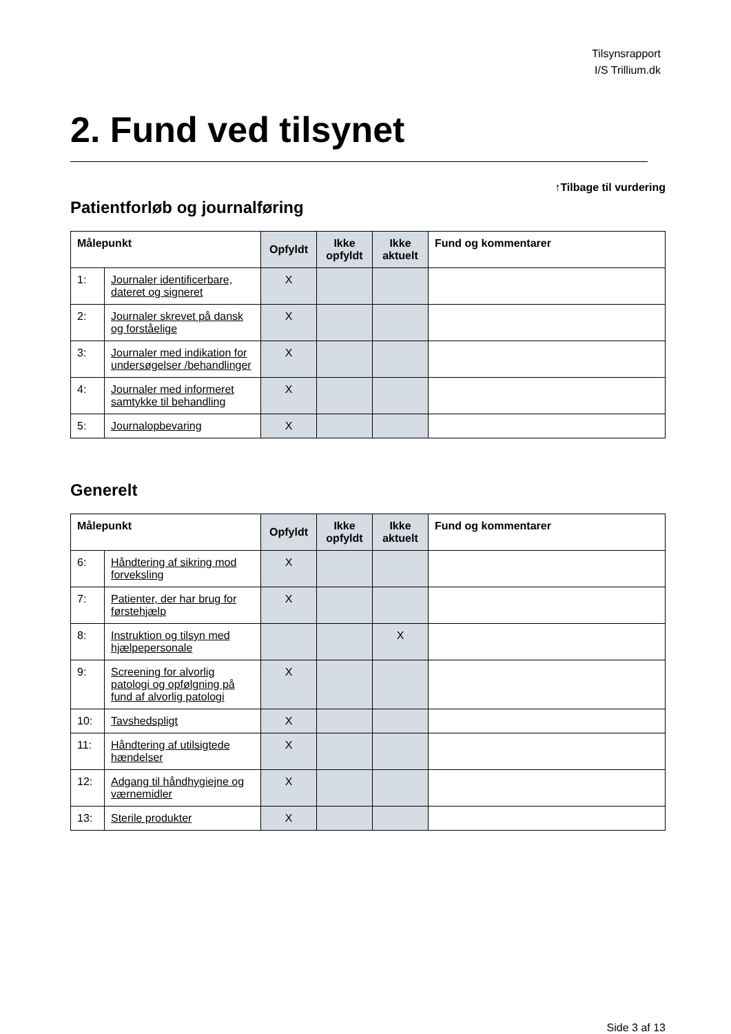Tilsynsrapport
I/S Trillium.dk
2. Fund ved tilsynet
↑Tilbage til vurdering
Patientforløb og journalføring
| Målepunkt | | Opfyldt | Ikke opfyldt | Ikke aktuelt | Fund og kommentarer |
| --- | --- | --- | --- | --- | --- |
| 1: | Journaler identificerbare, dateret og signeret | X | | | |
| 2: | Journaler skrevet på dansk og forståelige | X | | | |
| 3: | Journaler med indikation for undersøgelser /behandlinger | X | | | |
| 4: | Journaler med informeret samtykke til behandling | X | | | |
| 5: | Journalopbevaring | X | | | |
Generelt
| Målepunkt | | Opfyldt | Ikke opfyldt | Ikke aktuelt | Fund og kommentarer |
| --- | --- | --- | --- | --- | --- |
| 6: | Håndtering af sikring mod forveksling | X | | | |
| 7: | Patienter, der har brug for førstehjælp | X | | | |
| 8: | Instruktion og tilsyn med hjælpepersonale | | | X | |
| 9: | Screening for alvorlig patologi og opfølgning på fund af alvorlig patologi | X | | | |
| 10: | Tavshedspligt | X | | | |
| 11: | Håndtering af utilsigtede hændelser | X | | | |
| 12: | Adgang til håndhygiejne og værnemidler | X | | | |
| 13: | Sterile produkter | X | | | |
Side 3 af 13